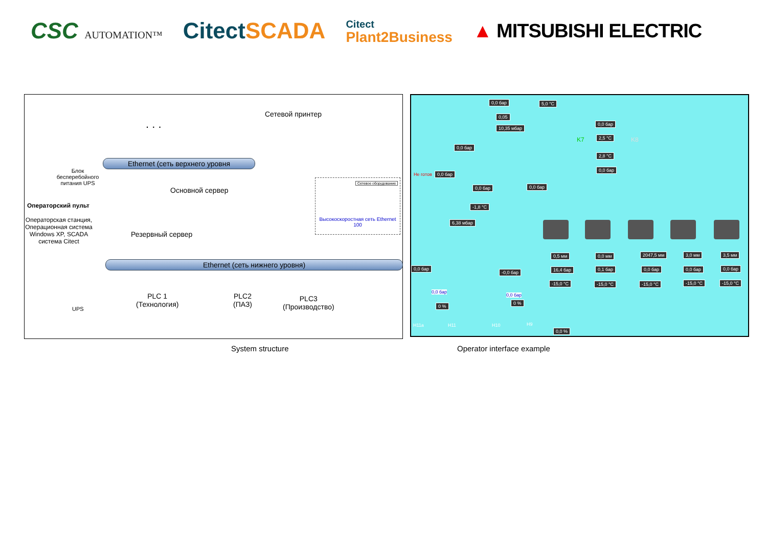CSC AUTOMATION™
CitectSCADA
Citect
Plant2Business
▲ MITSUBISHI ELECTRIC
. . .
Сетевой принтер
Ethernet (сеть верхнего уровня
Блок бесперебойного питания UPS
Основной сервер
Операторский пульт
Операторская станция, Операционная система Windows XP, SCADA система Citect
Сетевое оборудование
Высокоскоростная сеть Ethernet 100
Резервный сервер
Ethernet (сеть нижнего уровня)
UPS
PLC 1
(Технология)
PLC2
(ПАЗ)
PLC3
(Производство)
0,0 бар 5,0 °C
0,05
10,35 мбар
0,0 бар
0,0 бар
2,5 °C
2,8 °C
0,0 бар
K7 K8
Не готов 0,0 бар
0,0 бар 0,0 бар
-1,8 °C
6,38 мбар
0,5 мм 0,0 мм 2047,5 мм 3,0 мм 3,5 мм
16,4 бар 0,1 бар 0,0 бар 0,0 бар 0,0 бар
-15,0 °C -15,0 °C -15,0 °C -15,0 °C -15,0 °C
0,0 бар
-0,0 бар
0,0 бар
0,0 бар
0 %
0 %
0,0 %
H11a H11 H10 H9
System structure Operator interface example